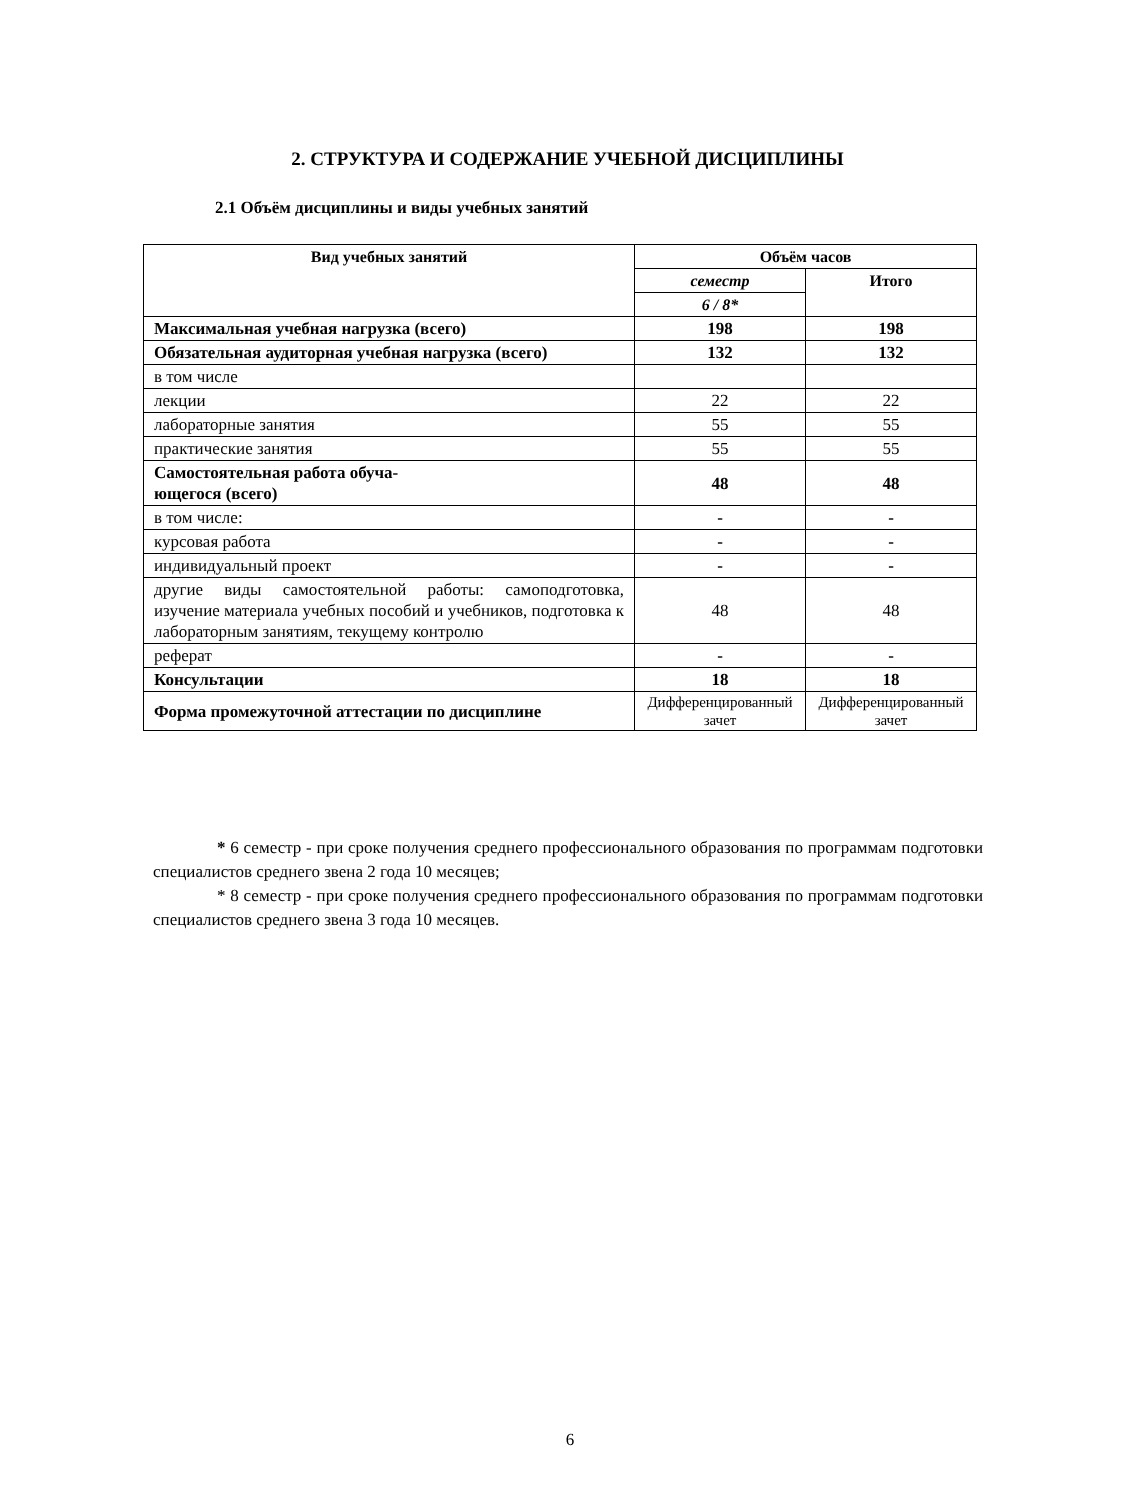2. СТРУКТУРА И СОДЕРЖАНИЕ УЧЕБНОЙ ДИСЦИПЛИНЫ
2.1 Объём дисциплины и виды учебных занятий
| Вид учебных занятий | Объём часов | |
| --- | --- | --- |
| | семестр | Итого |
| | 6 / 8* | |
| Максимальная учебная нагрузка (всего) | 198 | 198 |
| Обязательная аудиторная учебная нагрузка (всего) | 132 | 132 |
| в том числе | | |
| лекции | 22 | 22 |
| лабораторные занятия | 55 | 55 |
| практические занятия | 55 | 55 |
| Самостоятельная работа обуча- ющегося (всего) | 48 | 48 |
| в том числе: | - | - |
| курсовая работа | - | - |
| индивидуальный проект | - | - |
| другие виды самостоятельной работы: самоподготовка, изучение материала учебных пособий и учебников, подготовка к лабораторным занятиям, текущему контролю | 48 | 48 |
| реферат | - | - |
| Консультации | 18 | 18 |
| Форма промежуточной аттестации по дисциплине | Дифференцированный зачет | Дифференцированный зачет |
* 6 семестр - при сроке получения среднего профессионального образования по программам подготовки специалистов среднего звена 2 года 10 месяцев;
* 8 семестр - при сроке получения среднего профессионального образования по программам подготовки специалистов среднего звена 3 года 10 месяцев.
6